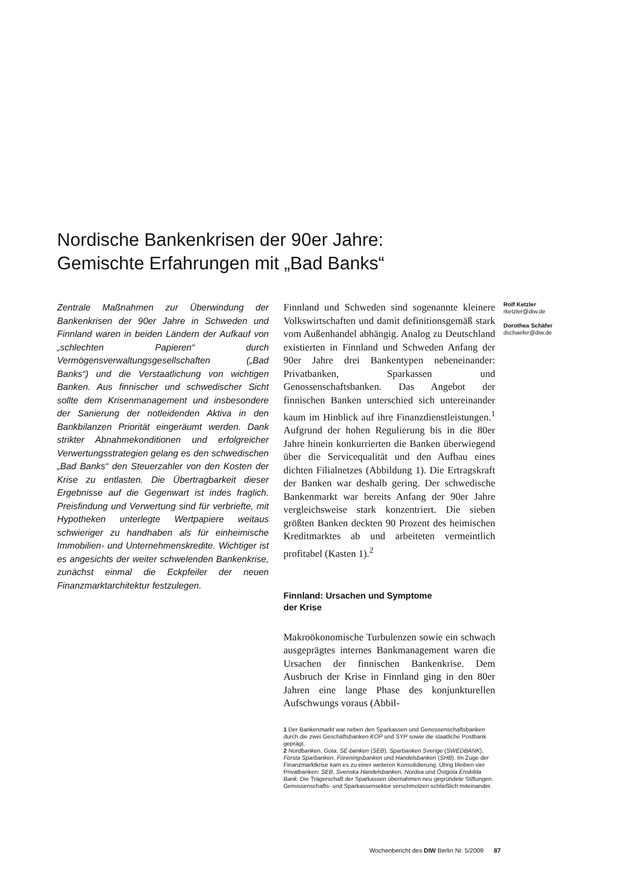Nordische Bankenkrisen der 90er Jahre:
Gemischte Erfahrungen mit „Bad Banks“
Zentrale Maßnahmen zur Überwindung der Bankenkrisen der 90er Jahre in Schweden und Finnland waren in beiden Ländern der Aufkauf von „schlechten Papieren“ durch Vermögensverwaltungsgesellschaften („Bad Banks“) und die Verstaatlichung von wichtigen Banken. Aus finnischer und schwedischer Sicht sollte dem Krisenmanagement und insbesondere der Sanierung der notleidenden Aktiva in den Bankbilanzen Priorität eingeräumt werden. Dank strikter Abnahmekonditionen und erfolgreicher Verwertungsstrategien gelang es den schwedischen „Bad Banks“ den Steuerzahler von den Kosten der Krise zu entlasten. Die Übertragbarkeit dieser Ergebnisse auf die Gegenwart ist indes fraglich. Preisfindung und Verwertung sind für verbriefte, mit Hypotheken unterlegte Wertpapiere weitaus schwieriger zu handhaben als für einheimische Immobilien- und Unternehmenskredite. Wichtiger ist es angesichts der weiter schwelenden Bankenkrise, zunächst einmal die Eckpfeiler der neuen Finanzmarktarchitektur festzulegen.
Finnland und Schweden sind sogenannte kleinere Volkswirtschaften und damit definitionsgemäß stark vom Außenhandel abhängig. Analog zu Deutschland existierten in Finnland und Schweden Anfang der 90er Jahre drei Bankentypen nebeneinander: Privatbanken, Sparkassen und Genossenschaftsbanken. Das Angebot der finnischen Banken unterschied sich untereinander kaum im Hinblick auf ihre Finanzdienstleistungen.<sup>1</sup> Aufgrund der hohen Regulierung bis in die 80er Jahre hinein konkurrierten die Banken überwiegend über die Servicequalität und den Aufbau eines dichten Filialnetzes (Abbildung 1). Die Ertragskraft der Banken war deshalb gering. Der schwedische Bankenmarkt war bereits Anfang der 90er Jahre vergleichsweise stark konzentriert. Die sieben größten Banken deckten 90 Prozent des heimischen Kreditmarktes ab und arbeiteten vermeintlich profitabel (Kasten 1).<sup>2</sup>
Finnland: Ursachen und Symptome
der Krise
Makroökonomische Turbulenzen sowie ein schwach ausgeprägtes internes Bankmanagement waren die Ursachen der finnischen Bankenkrise. Dem Ausbruch der Krise in Finnland ging in den 80er Jahren eine lange Phase des konjunkturellen Aufschwungs voraus (Abbil-
Rolf Ketzler
rketzler@diw.de
Dorothea Schäfer
dschaefer@diw.de
1 Der Bankenmarkt war neben den Sparkassen und Genossenschaftsbanken durch die zwei Geschäftsbanken KOP und SYP sowie die staatliche Postbank geprägt.
2 Nordbanken, Gota, SE-banken (SEB), Sparbanken Sverige (SWEDBANK), Första Sparbanken, Föreningsbanken und Handelsbanken (SHB). Im Zuge der Finanzmarktkrise kam es zu einer weiteren Konsolidierung. Übrig bleiben vier Privatbanken: SEB, Svenska Handelsbanken, Nordea und Östgöta Enskilda Bank. Die Trägerschaft der Sparkassen übernahmen neu gegründete Stiftungen. Genossenschafts- und Sparkassensektor verschmolzen schließlich miteinander.
Wochenbericht des DIW Berlin Nr. 5/2009 87